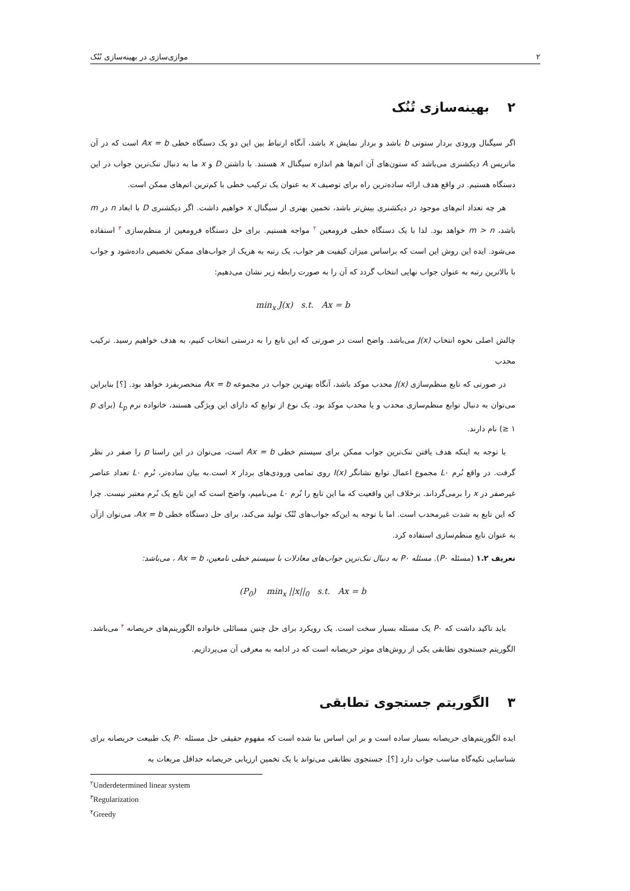۲ موازی‌سازی در بهینه‌سازی تُنُک
۲ بهینه‌سازی تُنُک
اگر سیگنال ورودی بردار ستونی b باشد و بردار نمایش x باشد، آنگاه ارتباط بین این دو یک دستگاه خطی Ax = b است که در آن ماتریس A دیکشنری می‌باشد که ستون‌های آن اتم‌ها هم اندازه سیگنال x هستند. با داشتن D و x ما به دنبال تنک‌ترین جواب در این دستگاه هستیم. در واقع هدف ارائه ساده‌ترین راه برای توصیف x به عنوان یک ترکیب خطی با کم‌ترین اتم‌های ممکن است.
هر چه تعداد اتم‌های موجود در دیکشنری بیش‌تر باشد، تخمین بهتری از سیگنال x خواهیم داشت. اگر دیکشنری D با ابعاد n در m باشد، m > n خواهد بود. لذا با یک دستگاه خطی فرومعین <sup>۲</sup> مواجه هستیم. برای حل دستگاه فرومعین از منظم‌سازی <sup>۳</sup> استفاده می‌شود. ایده این روش این است که براساس میزان کیفیت هر جواب، یک رتبه به هریک از جواب‌های ممکن تخصیص داده‌شود و جواب با بالاترین رتبه به عنوان جواب نهایی انتخاب گردد که آن را به صورت رابطه زیر نشان می‌دهیم:
min<sub>x</sub> J(x) s.t. Ax = b
چالش اصلی نحوه انتخاب J(x) می‌باشد. واضح است در صورتی که این تابع را به درستی انتخاب کنیم، به هدف خواهیم رسید. ترکیب محدب
در صورتی که تابع منظم‌سازی J(x) محدب موکد باشد، آنگاه بهترین جواب در مجموعه Ax = b منحصربفرد خواهد بود. [؟] بنابراین می‌توان به دنبال توابع منظم‌سازی محدب و یا محدب موکد بود. یک نوع از توابع که دارای این ویژگی هستند، خانواده نرم L<sub>p</sub> (برای p ≥ ۱) نام دارند.
با توجه به اینکه هدف یافتن تنک‌ترین جواب ممکن برای سیستم خطی Ax = b است، می‌توان در این راستا p را صفر در نظر گرفت. در واقع نُرم L۰ مجموع اعمال توابع نشانگر I(x) روی تمامی ورودی‌های بردار x است.به بیان ساده‌تر، نُرم L۰ تعداد عناصر غیرصفر در x را برمی‌گرداند. برخلاف این واقعیت که ما این تابع را نُرم L۰ می‌نامیم، واضح است که این تابع یک نُرم معتبر نیست. چرا که این تابع به شدت غیرمحدب است. اما با توجه به این‌که جواب‌های تُنُک تولید می‌کند، برای حل دستگاه خطی Ax = b، می‌توان ازآن به عنوان تابع منظم‌سازی استفاده کرد.
تعریف ۱.۲ (مسئله P۰). مسئله P۰ به دنبال تنک‌ترین جواب‌های معادلات با سیستم خطی نامعین، Ax = b ، می‌باشد:
(P<sub>0</sub>) min<sub>x</sub> ||x||<sub>0</sub> s.t. Ax = b
باید تاکید داشت که P۰ یک مسئله بسیار سخت است. یک رویکرد برای حل چنین مسائلی خانواده الگوریتم‌های حریصانه <sup>۴</sup> می‌باشد. الگوریتم جستجوی تطابقی یکی از روش‌های موثر حریصانه است که در ادامه به معرفی آن می‌پردازیم.
۳ الگوریتم جستجوی تطابقی
ایده الگوریتم‌های حریصانه بسیار ساده است و بر این اساس بنا شده است که مفهوم حقیقی حل مسئله P۰ یک طبیعت حریصانه برای شناسایی تکیه‌گاه مناسب جواب دارد [؟]. جستجوی تطابقی می‌تواند با یک تخمین ارزیابی حریصانه حداقل مربعات به
<sup>۲</sup> Underdetermined linear system
<sup>۳</sup> Regularization
<sup>۴</sup> Greedy